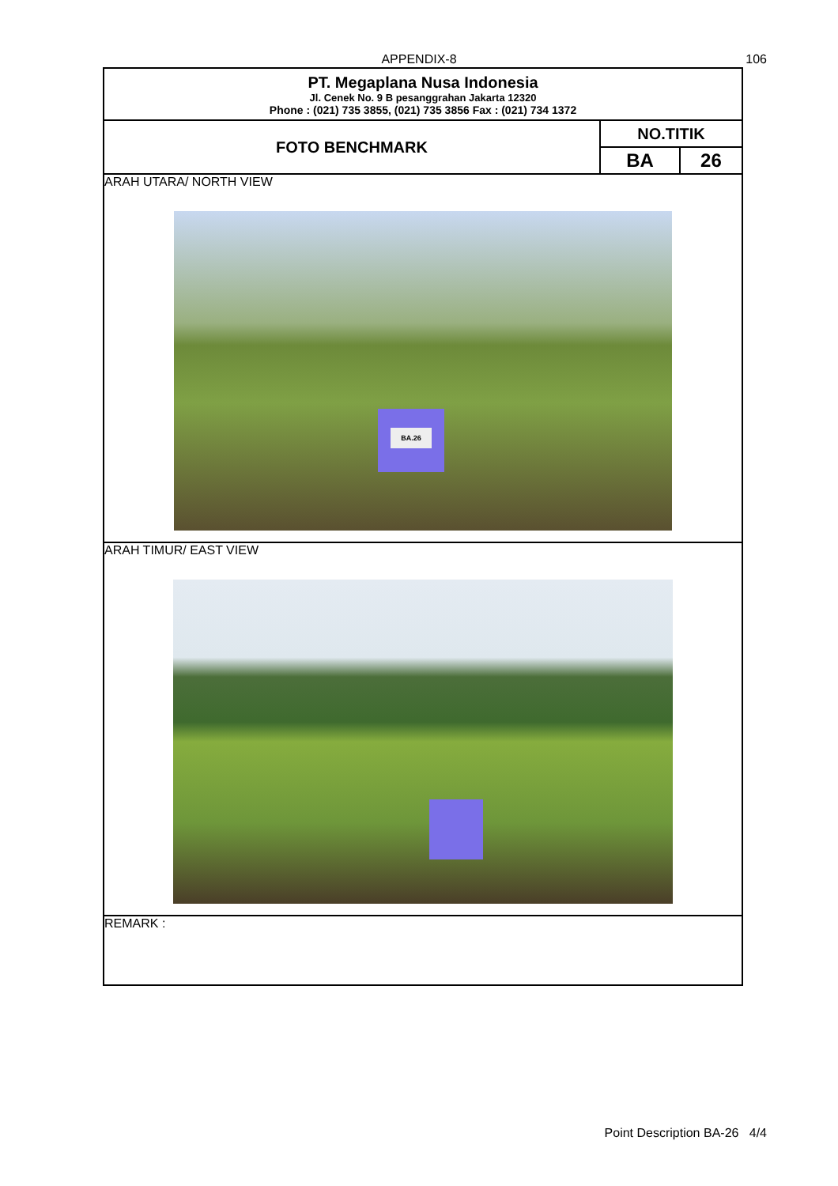APPENDIX-8 106
| PT. Megaplana Nusa Indonesia Jl. Cenek No. 9 B pesanggrahan Jakarta 12320 Phone : (021) 735 3855, (021) 735 3856 Fax : (021) 734 1372 | | |
| FOTO BENCHMARK | NO.TITIK | |
| | BA | 26 |
| ARAH UTARA/ NORTH VIEW BA.26 | | |
| ARAH TIMUR/ EAST VIEW | | |
| REMARK : | | |
Point Description BA-26 4/4